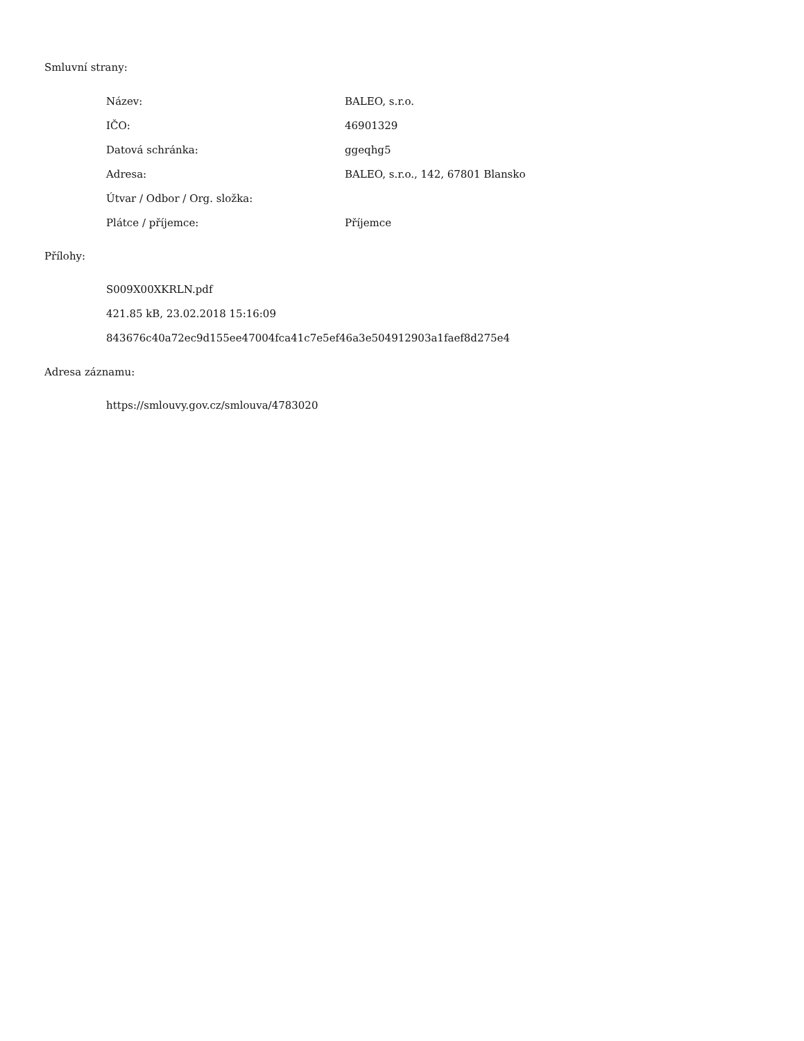Smluvní strany:
| Název: | BALEO, s.r.o. |
| IČO: | 46901329 |
| Datová schránka: | ggeqhg5 |
| Adresa: | BALEO, s.r.o., 142, 67801 Blansko |
| Útvar / Odbor / Org. složka: | |
| Plátce / příjemce: | Příjemce |
Přílohy:
S009X00XKRLN.pdf
421.85 kB, 23.02.2018 15:16:09
843676c40a72ec9d155ee47004fca41c7e5ef46a3e504912903a1faef8d275e4
Adresa záznamu:
https://smlouvy.gov.cz/smlouva/4783020